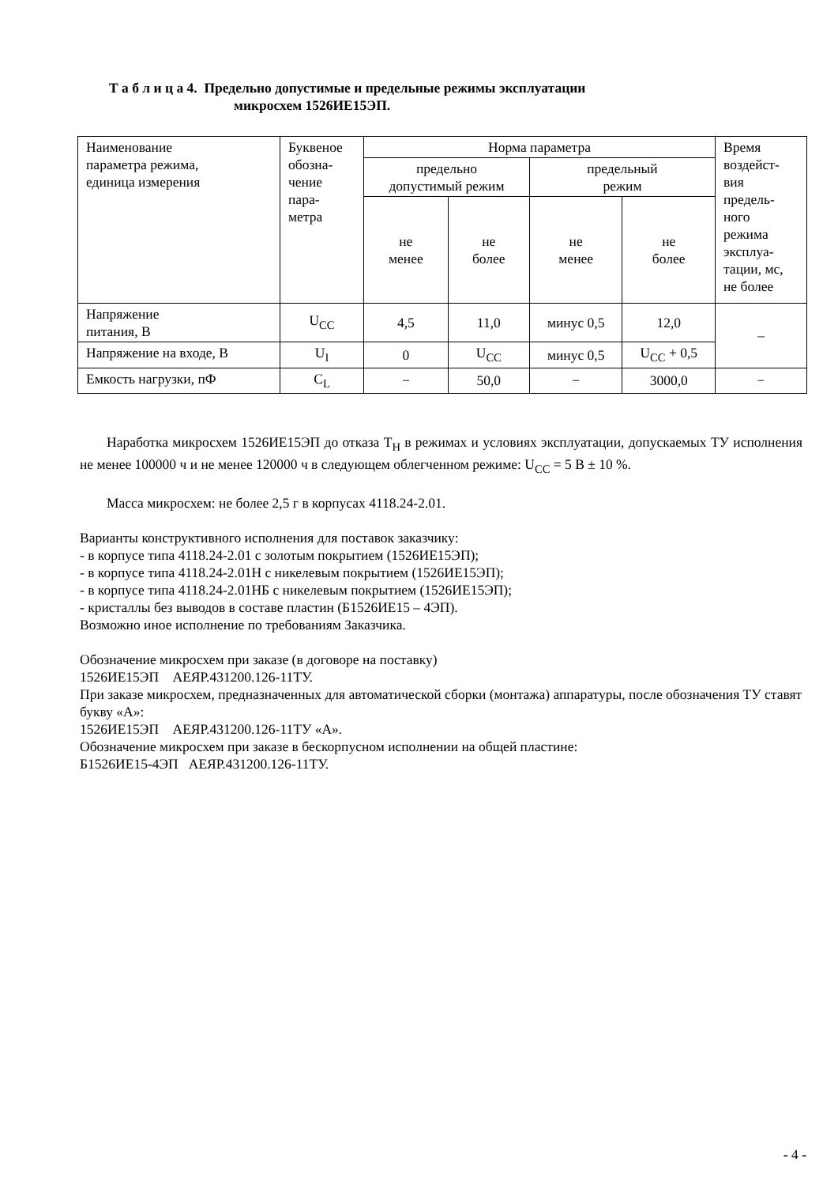Т а б л и ц а 4. Предельно допустимые и предельные режимы эксплуатации
микросхем 1526ИЕ15ЭП.
| Наименование параметра режима, единица измерения | Буквеное обозна- чение пара- метра | Норма параметра | | | | Время воздейст- вия предель- ного режима эксплуа- тации, мс, не более |
| --- | --- | --- | --- | --- | --- | --- |
| | | предельно допустимый режим | | предельный режим | | |
| | | не менее | не более | не менее | не более | |
| Напряжение питания, В | U<sub>CC</sub> | 4,5 | 11,0 | минус 0,5 | 12,0 | – |
| Напряжение на входе, В | U<sub>I</sub> | 0 | U<sub>CC</sub> | минус 0,5 | U<sub>CC</sub> + 0,5 | |
| Емкость нагрузки, пФ | C<sub>L</sub> | − | 50,0 | − | 3000,0 | − |
Наработка микросхем 1526ИЕ15ЭП до отказа Т<sub>Н</sub> в режимах и условиях эксплуатации, допускаемых ТУ исполнения не менее 100000 ч и не менее 120000 ч в следующем облегченном режиме: U<sub>CC</sub> = 5 В ± 10 %.
Масса микросхем: не более 2,5 г в корпусах 4118.24-2.01.
Варианты конструктивного исполнения для поставок заказчику:
- в корпусе типа 4118.24-2.01 с золотым покрытием (1526ИЕ15ЭП);
- в корпусе типа 4118.24-2.01Н с никелевым покрытием (1526ИЕ15ЭП);
- в корпусе типа 4118.24-2.01НБ с никелевым покрытием (1526ИЕ15ЭП);
- кристаллы без выводов в составе пластин (Б1526ИЕ15 – 4ЭП).
Возможно иное исполнение по требованиям Заказчика.
Обозначение микросхем при заказе (в договоре на поставку)
1526ИЕ15ЭП АЕЯР.431200.126-11ТУ.
При заказе микросхем, предназначенных для автоматической сборки (монтажа) аппаратуры, после обозначения ТУ ставят букву «А»:
1526ИЕ15ЭП АЕЯР.431200.126-11ТУ «А».
Обозначение микросхем при заказе в бескорпусном исполнении на общей пластине:
Б1526ИЕ15-4ЭП АЕЯР.431200.126-11ТУ.
- 4 -